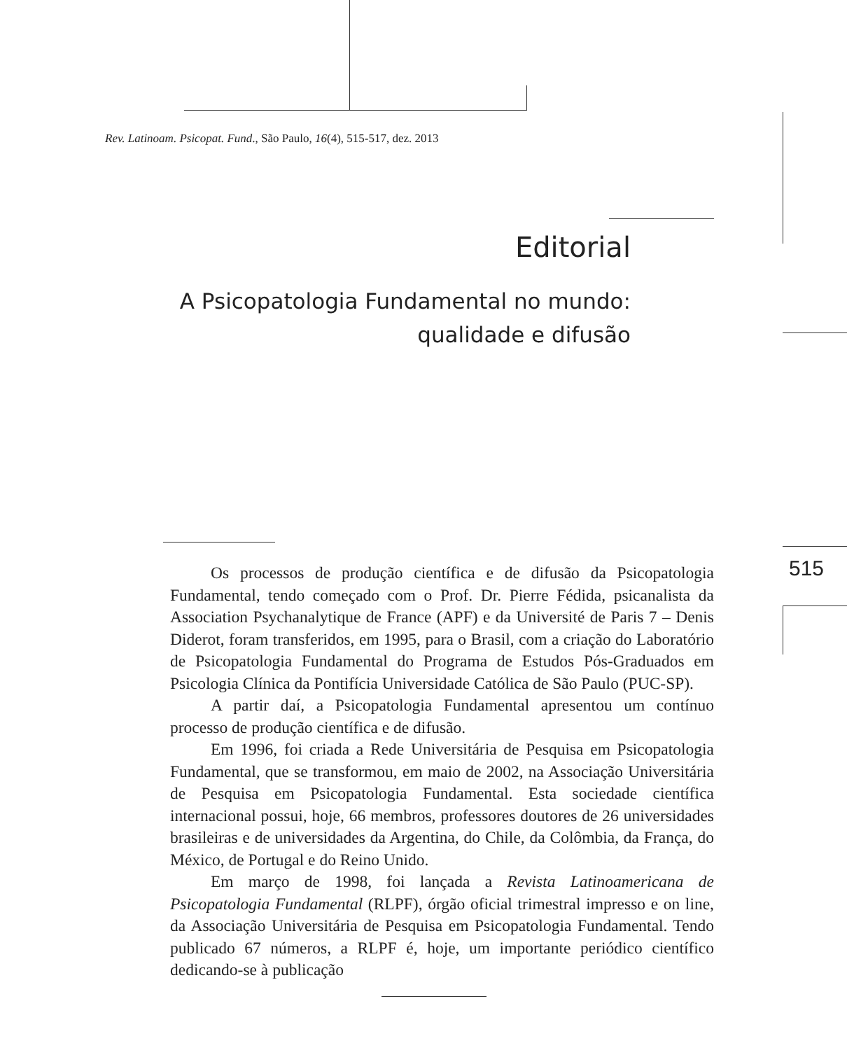Rev. Latinoam. Psicopat. Fund., São Paulo, 16(4), 515-517, dez. 2013
Editorial
A Psicopatologia Fundamental no mundo:
qualidade e difusão
515
Os processos de produção científica e de difusão da Psicopatologia Fundamental, tendo começado com o Prof. Dr. Pierre Fédida, psicanalista da Association Psychanalytique de France (APF) e da Université de Paris 7 – Denis Diderot, foram transferidos, em 1995, para o Brasil, com a criação do Laboratório de Psicopatologia Fundamental do Programa de Estudos Pós-Graduados em Psicologia Clínica da Pontifícia Universidade Católica de São Paulo (PUC-SP).
A partir daí, a Psicopatologia Fundamental apresentou um contínuo processo de produção científica e de difusão.
Em 1996, foi criada a Rede Universitária de Pesquisa em Psicopatologia Fundamental, que se transformou, em maio de 2002, na Associação Universitária de Pesquisa em Psicopatologia Fundamental. Esta sociedade científica internacional possui, hoje, 66 membros, professores doutores de 26 universidades brasileiras e de universidades da Argentina, do Chile, da Colômbia, da França, do México, de Portugal e do Reino Unido.
Em março de 1998, foi lançada a Revista Latinoamericana de Psicopatologia Fundamental (RLPF), órgão oficial trimestral impresso e on line, da Associação Universitária de Pesquisa em Psicopatologia Fundamental. Tendo publicado 67 números, a RLPF é, hoje, um importante periódico científico dedicando-se à publicação